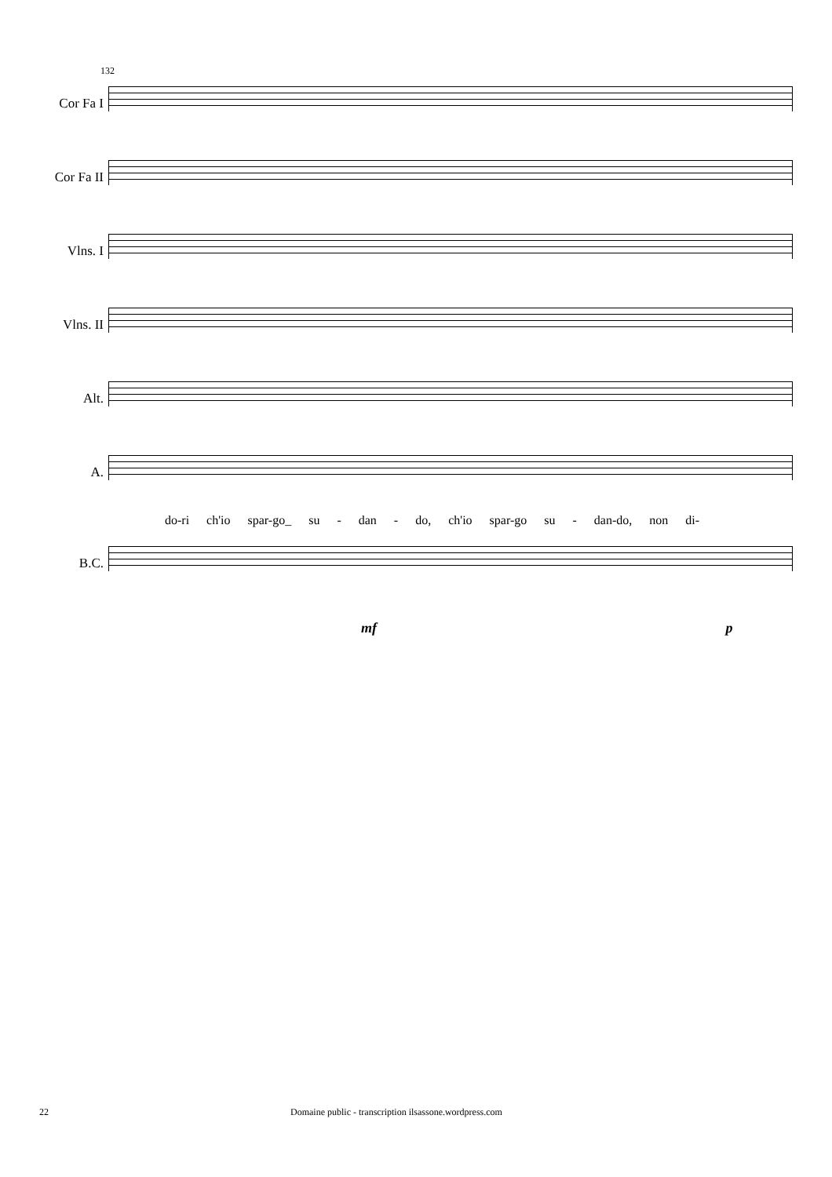132
Cor Fa I
Cor Fa II
Vlns. I
Vlns. II
Alt.
A.
do-ri ch'io spar-go_ su - dan - do, ch'io spar-go su - dan-do, non di-
B.C.
mf p
22 Domaine public - transcription ilsassone.wordpress.com